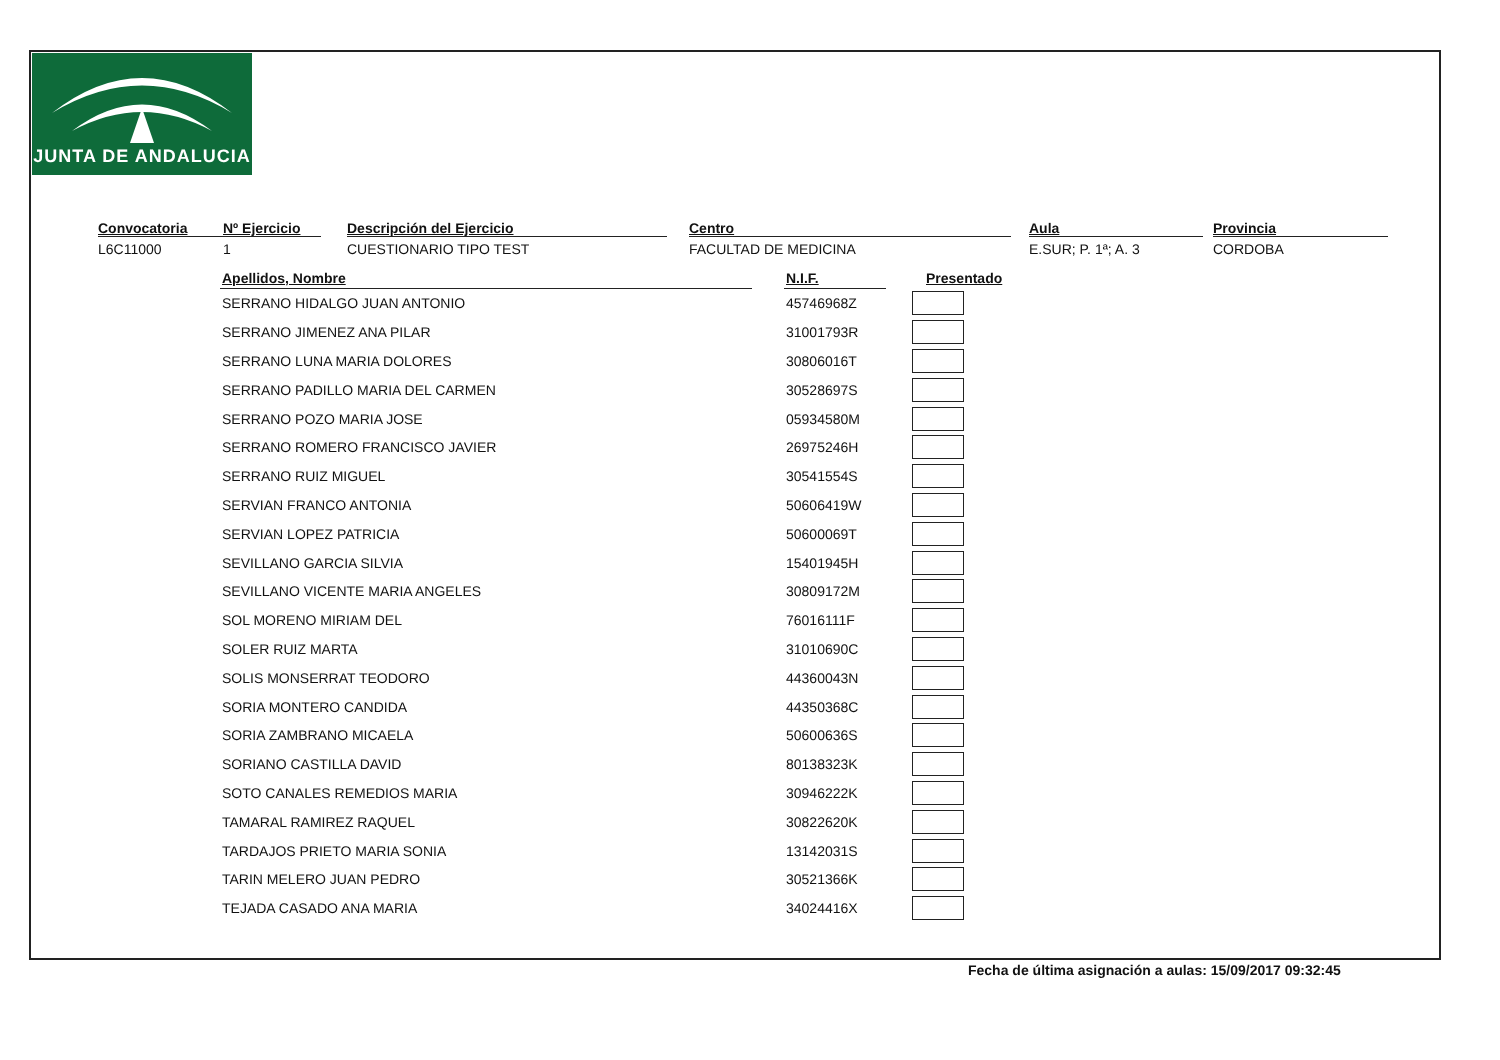JUNTA DE ANDALUCIA
Convocatoria
L6C11000
Nº Ejercicio
1
Descripción del Ejercicio
CUESTIONARIO TIPO TEST
Centro
FACULTAD DE MEDICINA
Aula
E.SUR; P. 1ª; A. 3
Provincia
CORDOBA
| Apellidos, Nombre | | N.I.F. | Presentado |
| --- | --- | --- | --- |
| SERRANO HIDALGO JUAN ANTONIO | | 45746968Z | |
| SERRANO JIMENEZ ANA PILAR | | 31001793R | |
| SERRANO LUNA MARIA DOLORES | | 30806016T | |
| SERRANO PADILLO MARIA DEL CARMEN | | 30528697S | |
| SERRANO POZO MARIA JOSE | | 05934580M | |
| SERRANO ROMERO FRANCISCO JAVIER | | 26975246H | |
| SERRANO RUIZ MIGUEL | | 30541554S | |
| SERVIAN FRANCO ANTONIA | | 50606419W | |
| SERVIAN LOPEZ PATRICIA | | 50600069T | |
| SEVILLANO GARCIA SILVIA | | 15401945H | |
| SEVILLANO VICENTE MARIA ANGELES | | 30809172M | |
| SOL MORENO MIRIAM DEL | | 76016111F | |
| SOLER RUIZ MARTA | | 31010690C | |
| SOLIS MONSERRAT TEODORO | | 44360043N | |
| SORIA MONTERO CANDIDA | | 44350368C | |
| SORIA ZAMBRANO MICAELA | | 50600636S | |
| SORIANO CASTILLA DAVID | | 80138323K | |
| SOTO CANALES REMEDIOS MARIA | | 30946222K | |
| TAMARAL RAMIREZ RAQUEL | | 30822620K | |
| TARDAJOS PRIETO MARIA SONIA | | 13142031S | |
| TARIN MELERO JUAN PEDRO | | 30521366K | |
| TEJADA CASADO ANA MARIA | | 34024416X | |
Fecha de última asignación a aulas: 15/09/2017 09:32:45